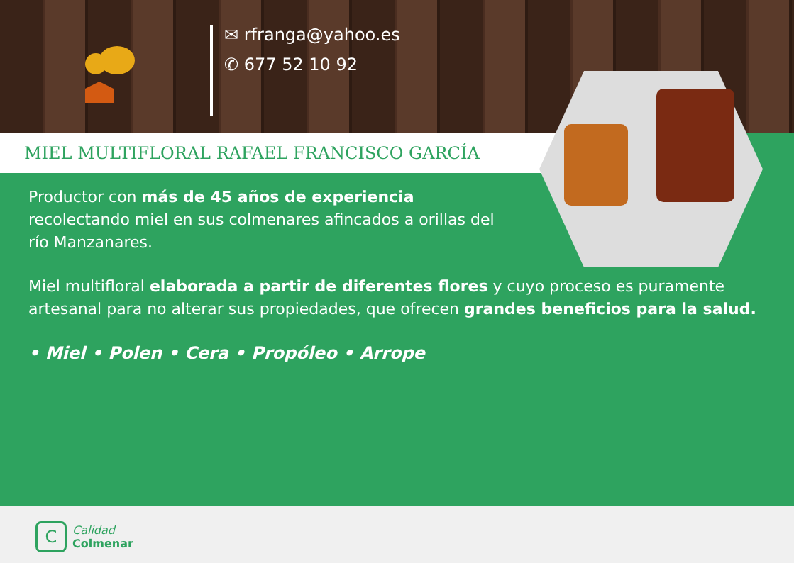✉ rfranga@yahoo.es
✆ 677 52 10 92
MIEL MULTIFLORAL RAFAEL FRANCISCO GARCÍA
Productor con más de 45 años de experiencia recolectando miel en sus colmenares afincados a orillas del río Manzanares.
Miel multifloral elaborada a partir de diferentes flores y cuyo proceso es puramente artesanal para no alterar sus propiedades, que ofrecen grandes beneficios para la salud.
• Miel • Polen • Cera • Propóleo • Arrope
C
Calidad
Colmenar